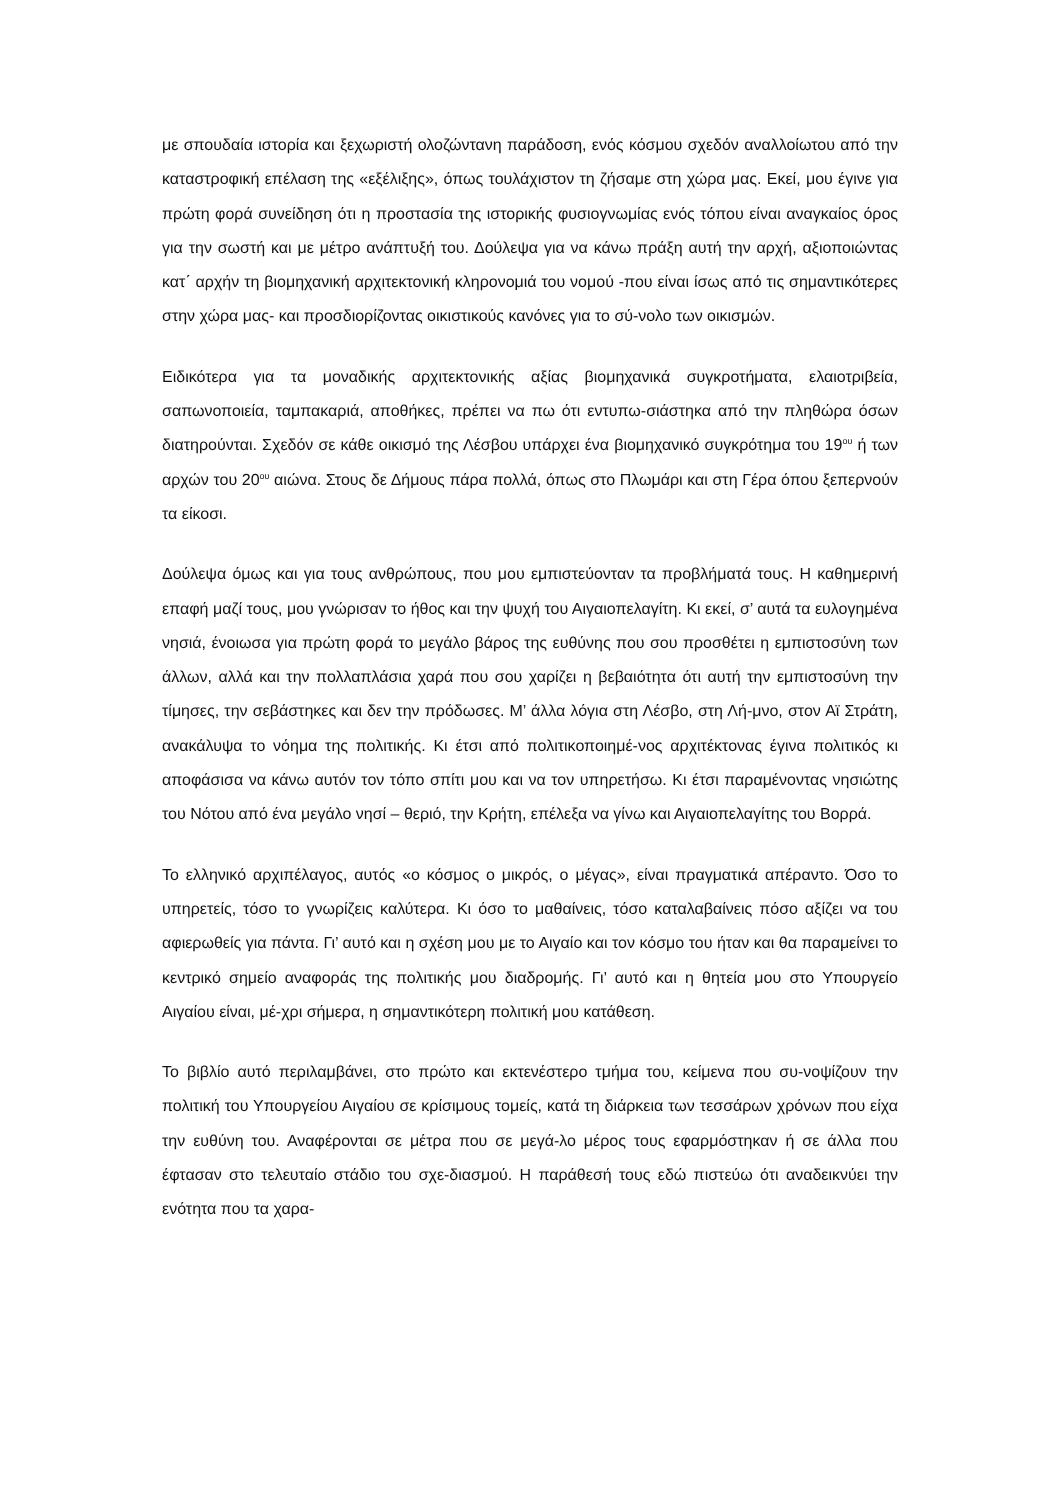με σπουδαία ιστορία και ξεχωριστή ολοζώντανη παράδοση, ενός κόσμου σχεδόν αναλλοίωτου από την καταστροφική επέλαση της «εξέλιξης», όπως τουλάχιστον τη ζήσαμε στη χώρα μας. Εκεί, μου έγινε για πρώτη φορά συνείδηση ότι η προστασία της ιστορικής φυσιογνωμίας ενός τόπου είναι αναγκαίος όρος για την σωστή και με μέτρο ανάπτυξή του. Δούλεψα για να κάνω πράξη αυτή την αρχή, αξιοποιώντας κατ΄ αρχήν τη βιομηχανική αρχιτεκτονική κληρονομιά του νομού -που είναι ίσως από τις σημαντικότερες στην χώρα μας- και προσδιορίζοντας οικιστικούς κανόνες για το σύ-νολο των οικισμών.
Ειδικότερα για τα μοναδικής αρχιτεκτονικής αξίας βιομηχανικά συγκροτήματα, ελαιοτριβεία, σαπωνοποιεία, ταμπακαριά, αποθήκες, πρέπει να πω ότι εντυπω-σιάστηκα από την πληθώρα όσων διατηρούνται. Σχεδόν σε κάθε οικισμό της Λέσβου υπάρχει ένα βιομηχανικό συγκρότημα του 19<sup>ου</sup> ή των αρχών του 20<sup>ου</sup> αιώνα. Στους δε Δήμους πάρα πολλά, όπως στο Πλωμάρι και στη Γέρα όπου ξεπερνούν τα είκοσι.
Δούλεψα όμως και για τους ανθρώπους, που μου εμπιστεύονταν τα προβλήματά τους. Η καθημερινή επαφή μαζί τους, μου γνώρισαν το ήθος και την ψυχή του Αιγαιοπελαγίτη. Κι εκεί, σ’ αυτά τα ευλογημένα νησιά, ένοιωσα για πρώτη φορά το μεγάλο βάρος της ευθύνης που σου προσθέτει η εμπιστοσύνη των άλλων, αλλά και την πολλαπλάσια χαρά που σου χαρίζει η βεβαιότητα ότι αυτή την εμπιστοσύνη την τίμησες, την σεβάστηκες και δεν την πρόδωσες. Μ’ άλλα λόγια στη Λέσβο, στη Λή-μνο, στον Αϊ Στράτη, ανακάλυψα το νόημα της πολιτικής. Κι έτσι από πολιτικοποιημέ-νος αρχιτέκτονας έγινα πολιτικός κι αποφάσισα να κάνω αυτόν τον τόπο σπίτι μου και να τον υπηρετήσω. Κι έτσι παραμένοντας νησιώτης του Νότου από ένα μεγάλο νησί – θεριό, την Κρήτη, επέλεξα να γίνω και Αιγαιοπελαγίτης του Βορρά.
Το ελληνικό αρχιπέλαγος, αυτός «ο κόσμος ο μικρός, ο μέγας», είναι πραγματικά απέραντο. Όσο το υπηρετείς, τόσο το γνωρίζεις καλύτερα. Κι όσο το μαθαίνεις, τόσο καταλαβαίνεις πόσο αξίζει να του αφιερωθείς για πάντα. Γι’ αυτό και η σχέση μου με το Αιγαίο και τον κόσμο του ήταν και θα παραμείνει το κεντρικό σημείο αναφοράς της πολιτικής μου διαδρομής. Γι’ αυτό και η θητεία μου στο Υπουργείο Αιγαίου είναι, μέ-χρι σήμερα, η σημαντικότερη πολιτική μου κατάθεση.
Το βιβλίο αυτό περιλαμβάνει, στο πρώτο και εκτενέστερο τμήμα του, κείμενα που συ-νοψίζουν την πολιτική του Υπουργείου Αιγαίου σε κρίσιμους τομείς, κατά τη διάρκεια των τεσσάρων χρόνων που είχα την ευθύνη του. Αναφέρονται σε μέτρα που σε μεγά-λο μέρος τους εφαρμόστηκαν ή σε άλλα που έφτασαν στο τελευταίο στάδιο του σχε-διασμού. Η παράθεσή τους εδώ πιστεύω ότι αναδεικνύει την ενότητα που τα χαρα-